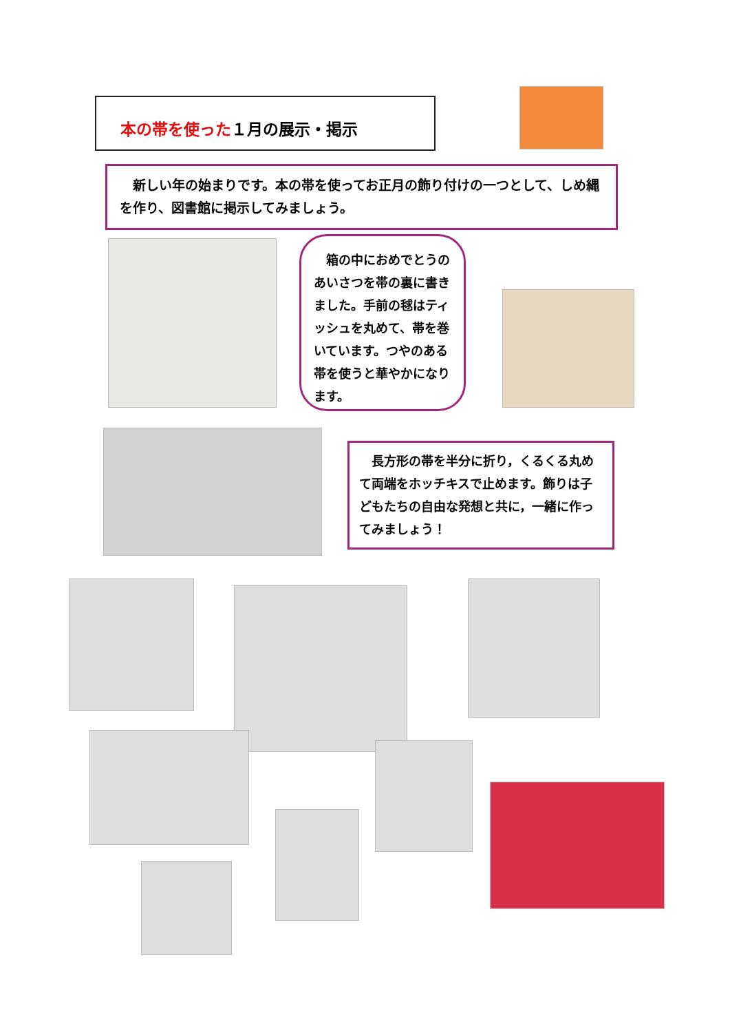本の帯を使った１月の展示・掲示
　新しい年の始まりです。本の帯を使ってお正月の飾り付けの一つとして、しめ縄を作り、図書館に掲示してみましょう。
　箱の中におめでとうのあいさつを帯の裏に書きました。手前の毬はティッシュを丸めて、帯を巻いています。つやのある帯を使うと華やかになります。
　長方形の帯を半分に折り，くるくる丸めて両端をホッチキスで止めます。飾りは子どもたちの自由な発想と共に，一緒に作ってみましょう！